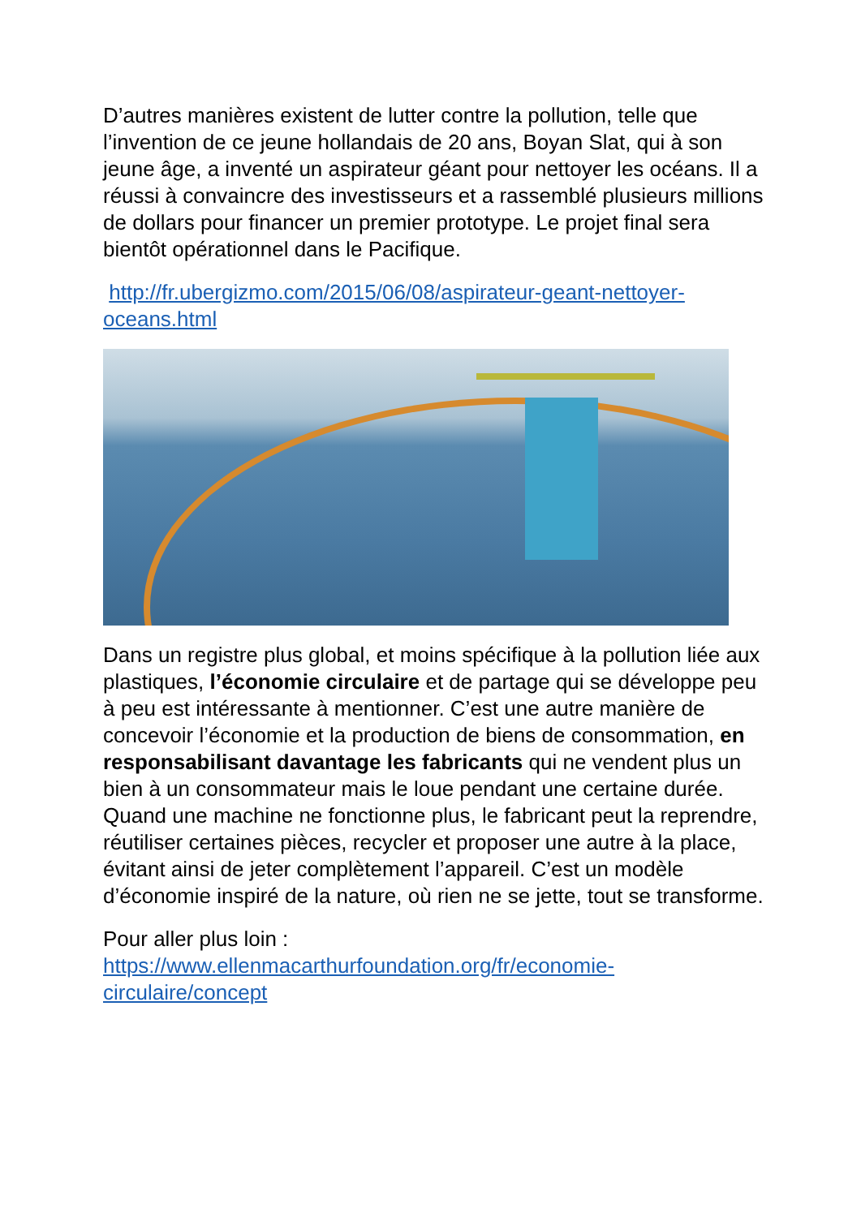D’autres manières existent de lutter contre la pollution, telle que l’invention de ce jeune hollandais de 20 ans, Boyan Slat, qui à son jeune âge, a inventé un aspirateur géant pour nettoyer les océans. Il a réussi à convaincre des investisseurs et a rassemblé plusieurs millions de dollars pour financer un premier prototype. Le projet final sera bientôt opérationnel dans le Pacifique.
http://fr.ubergizmo.com/2015/06/08/aspirateur-geant-nettoyer-oceans.html
Dans un registre plus global, et moins spécifique à la pollution liée aux plastiques, l’économie circulaire et de partage qui se développe peu à peu est intéressante à mentionner. C’est une autre manière de concevoir l’économie et la production de biens de consommation, en responsabilisant davantage les fabricants qui ne vendent plus un bien à un consommateur mais le loue pendant une certaine durée. Quand une machine ne fonctionne plus, le fabricant peut la reprendre, réutiliser certaines pièces, recycler et proposer une autre à la place, évitant ainsi de jeter complètement l’appareil. C’est un modèle d’économie inspiré de la nature, où rien ne se jette, tout se transforme.
Pour aller plus loin :
https://www.ellenmacarthurfoundation.org/fr/economie-circulaire/concept